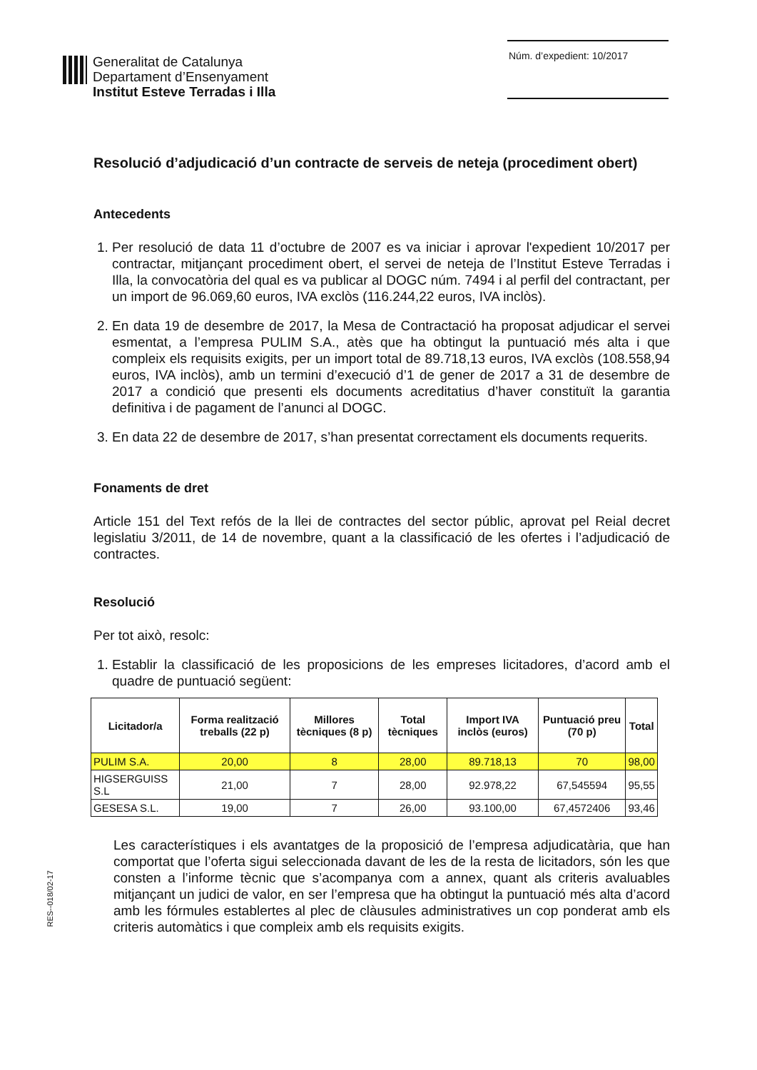Generalitat de Catalunya
Departament d’Ensenyament
Institut Esteve Terradas i Illa
Núm. d’expedient: 10/2017
Resolució d’adjudicació d’un contracte de serveis de neteja (procediment obert)
Antecedents
1. Per resolució de data 11 d’octubre de 2007 es va iniciar i aprovar l'expedient 10/2017 per contractar, mitjançant procediment obert, el servei de neteja de l’Institut Esteve Terradas i Illa, la convocatòria del qual es va publicar al DOGC núm. 7494 i al perfil del contractant, per un import de 96.069,60 euros, IVA exclòs (116.244,22 euros, IVA inclòs).
2. En data 19 de desembre de 2017, la Mesa de Contractació ha proposat adjudicar el servei esmentat, a l’empresa PULIM S.A., atès que ha obtingut la puntuació més alta i que compleix els requisits exigits, per un import total de 89.718,13 euros, IVA exclòs (108.558,94 euros, IVA inclòs), amb un termini d’execució d’1 de gener de 2017 a 31 de desembre de 2017 a condició que presenti els documents acreditatius d’haver constituït la garantia definitiva i de pagament de l’anunci al DOGC.
3. En data 22 de desembre de 2017, s’han presentat correctament els documents requerits.
Fonaments de dret
Article 151 del Text refós de la llei de contractes del sector públic, aprovat pel Reial decret legislatiu 3/2011, de 14 de novembre, quant a la classificació de les ofertes i l’adjudicació de contractes.
Resolució
Per tot això, resolc:
1. Establir la classificació de les proposicions de les empreses licitadores, d’acord amb el quadre de puntuació següent:
| Licitador/a | Forma realització treballs (22 p) | Millores tècniques (8 p) | Total tècniques | Import IVA inclòs (euros) | Puntuació preu (70 p) | Total |
| --- | --- | --- | --- | --- | --- | --- |
| PULIM S.A. | 20,00 | 8 | 28,00 | 89.718,13 | 70 | 98,00 |
| HIGSERGUISS S.L | 21,00 | 7 | 28,00 | 92.978,22 | 67,545594 | 95,55 |
| GESESA S.L. | 19,00 | 7 | 26,00 | 93.100,00 | 67,4572406 | 93,46 |
Les característiques i els avantatges de la proposició de l’empresa adjudicatària, que han comportat que l’oferta sigui seleccionada davant de les de la resta de licitadors, són les que consten a l’informe tècnic que s’acompanya com a annex, quant als criteris avaluables mitjançant un judici de valor, en ser l’empresa que ha obtingut la puntuació més alta d’acord amb les fórmules establertes al plec de clàusules administratives un cop ponderat amb els criteris automàtics i que compleix amb els requisits exigits.
RES--018/02-17